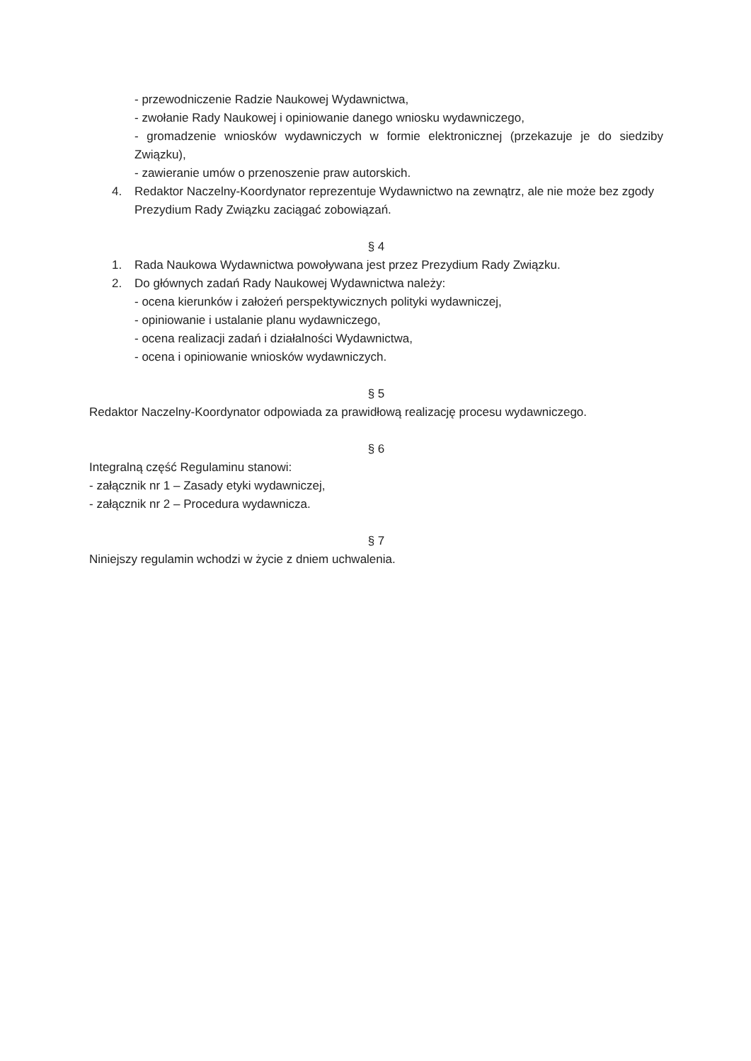- przewodniczenie Radzie Naukowej Wydawnictwa,
- zwołanie Rady Naukowej i opiniowanie danego wniosku wydawniczego,
- gromadzenie wniosków wydawniczych w formie elektronicznej (przekazuje je do siedziby Związku),
- zawieranie umów o przenoszenie praw autorskich.
4. Redaktor Naczelny-Koordynator reprezentuje Wydawnictwo na zewnątrz, ale nie może bez zgody Prezydium Rady Związku zaciągać zobowiązań.
§ 4
1. Rada Naukowa Wydawnictwa powoływana jest przez Prezydium Rady Związku.
2. Do głównych zadań Rady Naukowej Wydawnictwa należy:
- ocena kierunków i założeń perspektywicznych polityki wydawniczej,
- opiniowanie i ustalanie planu wydawniczego,
- ocena realizacji zadań i działalności Wydawnictwa,
- ocena i opiniowanie wniosków wydawniczych.
§ 5
Redaktor Naczelny-Koordynator odpowiada za prawidłową realizację procesu wydawniczego.
§ 6
Integralną część Regulaminu stanowi:
- załącznik nr 1 – Zasady etyki wydawniczej,
- załącznik nr 2 – Procedura wydawnicza.
§ 7
Niniejszy regulamin wchodzi w życie z dniem uchwalenia.